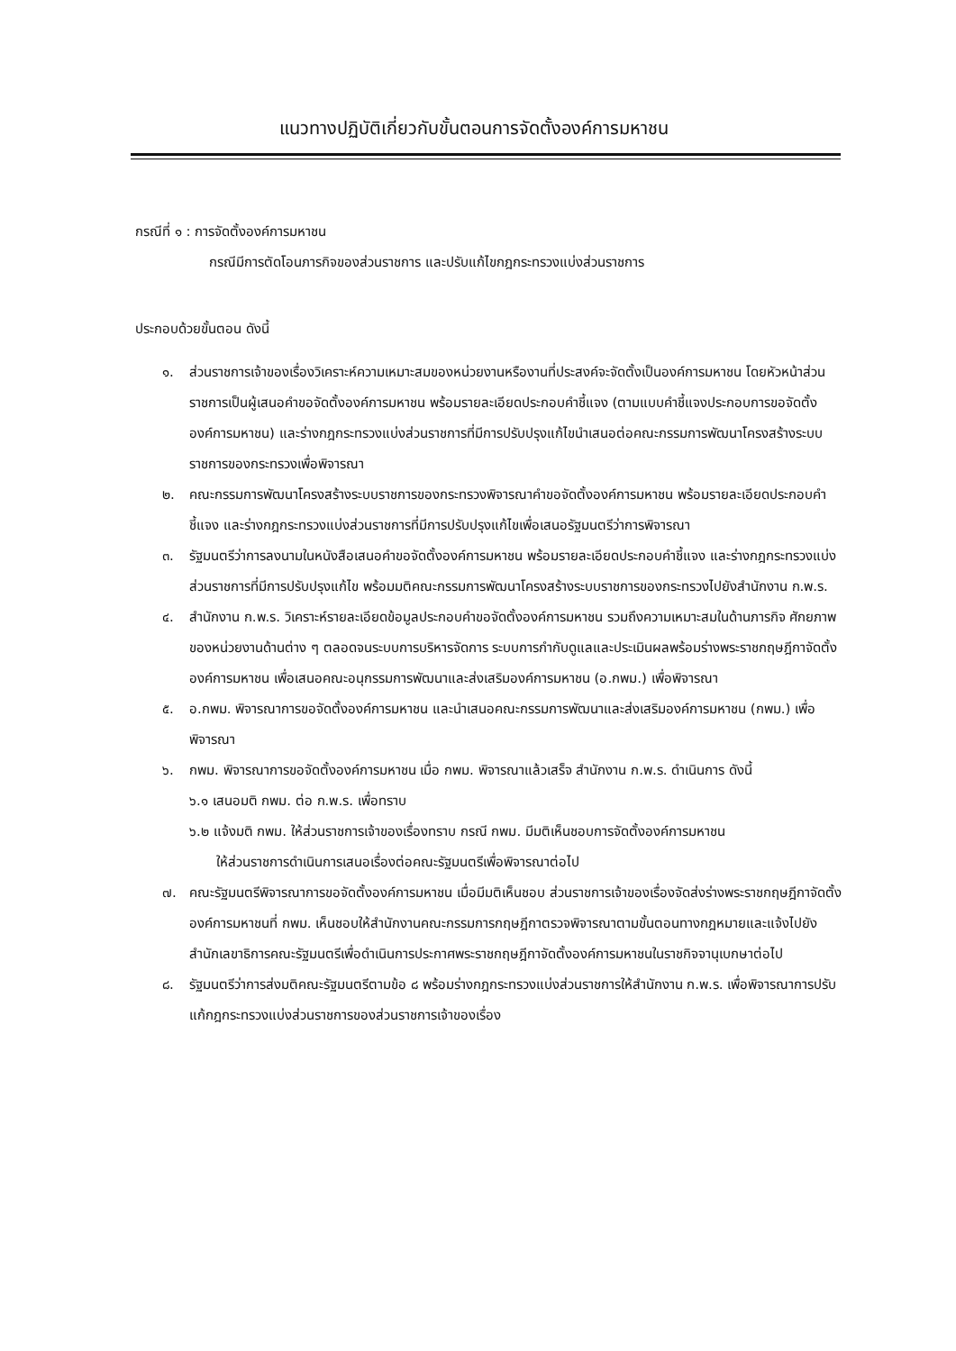แนวทางปฏิบัติเกี่ยวกับขั้นตอนการจัดตั้งองค์การมหาชน
กรณีที่ ๑ : การจัดตั้งองค์การมหาชน
กรณีมีการตัดโอนภารกิจของส่วนราชการ และปรับแก้ไขกฎกระทรวงแบ่งส่วนราชการ
ประกอบด้วยขั้นตอน ดังนี้
๑. ส่วนราชการเจ้าของเรื่องวิเคราะห์ความเหมาะสมของหน่วยงานหรืองานที่ประสงค์จะจัดตั้งเป็นองค์การมหาชน โดยหัวหน้าส่วนราชการเป็นผู้เสนอคำขอจัดตั้งองค์การมหาชน พร้อมรายละเอียดประกอบคำชี้แจง (ตามแบบคำชี้แจงประกอบการขอจัดตั้งองค์การมหาชน) และร่างกฎกระทรวงแบ่งส่วนราชการที่มีการปรับปรุงแก้ไขนำเสนอต่อคณะกรรมการพัฒนาโครงสร้างระบบราชการของกระทรวงเพื่อพิจารณา
๒. คณะกรรมการพัฒนาโครงสร้างระบบราชการของกระทรวงพิจารณาคำขอจัดตั้งองค์การมหาชน พร้อมรายละเอียดประกอบคำชี้แจง และร่างกฎกระทรวงแบ่งส่วนราชการที่มีการปรับปรุงแก้ไขเพื่อเสนอรัฐมนตรีว่าการพิจารณา
๓. รัฐมนตรีว่าการลงนามในหนังสือเสนอคำขอจัดตั้งองค์การมหาชน พร้อมรายละเอียดประกอบคำชี้แจง และร่างกฎกระทรวงแบ่งส่วนราชการที่มีการปรับปรุงแก้ไข พร้อมมติคณะกรรมการพัฒนาโครงสร้างระบบราชการของกระทรวงไปยังสำนักงาน ก.พ.ร.
๔. สำนักงาน ก.พ.ร. วิเคราะห์รายละเอียดข้อมูลประกอบคำขอจัดตั้งองค์การมหาชน รวมถึงความเหมาะสมในด้านภารกิจ ศักยภาพของหน่วยงานด้านต่าง ๆ ตลอดจนระบบการบริหารจัดการ ระบบการกำกับดูแลและประเมินผลพร้อมร่างพระราชกฤษฎีกาจัดตั้งองค์การมหาชน เพื่อเสนอคณะอนุกรรมการพัฒนาและส่งเสริมองค์การมหาชน (อ.กพม.) เพื่อพิจารณา
๕. อ.กพม. พิจารณาการขอจัดตั้งองค์การมหาชน และนำเสนอคณะกรรมการพัฒนาและส่งเสริมองค์การมหาชน (กพม.) เพื่อพิจารณา
๖. กพม. พิจารณาการขอจัดตั้งองค์การมหาชน เมื่อ กพม. พิจารณาแล้วเสร็จ สำนักงาน ก.พ.ร. ดำเนินการ ดังนี้
๖.๑ เสนอมติ กพม. ต่อ ก.พ.ร. เพื่อทราบ
๖.๒ แจ้งมติ กพม. ให้ส่วนราชการเจ้าของเรื่องทราบ กรณี กพม. มีมติเห็นชอบการจัดตั้งองค์การมหาชน
ให้ส่วนราชการดำเนินการเสนอเรื่องต่อคณะรัฐมนตรีเพื่อพิจารณาต่อไป
๗. คณะรัฐมนตรีพิจารณาการขอจัดตั้งองค์การมหาชน เมื่อมีมติเห็นชอบ ส่วนราชการเจ้าของเรื่องจัดส่งร่างพระราชกฤษฎีกาจัดตั้งองค์การมหาชนที่ กพม. เห็นชอบให้สำนักงานคณะกรรมการกฤษฎีกาตรวจพิจารณาตามขั้นตอนทางกฎหมายและแจ้งไปยังสำนักเลขาธิการคณะรัฐมนตรีเพื่อดำเนินการประกาศพระราชกฤษฎีกาจัดตั้งองค์การมหาชนในราชกิจจานุเบกษาต่อไป
๘. รัฐมนตรีว่าการส่งมติคณะรัฐมนตรีตามข้อ ๘ พร้อมร่างกฎกระทรวงแบ่งส่วนราชการให้สำนักงาน ก.พ.ร. เพื่อพิจารณาการปรับแก้กฎกระทรวงแบ่งส่วนราชการของส่วนราชการเจ้าของเรื่อง